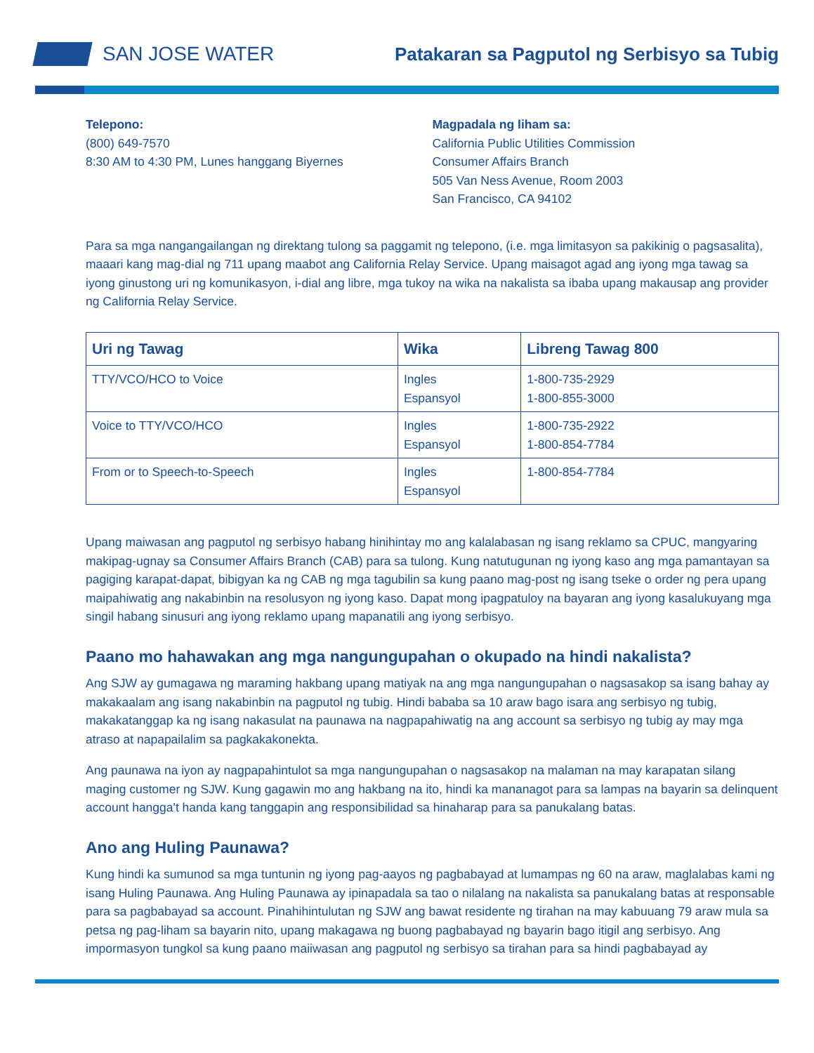SAN JOSE WATER
Patakaran sa Pagputol ng Serbisyo sa Tubig
Telepono:
(800) 649-7570
8:30 AM to 4:30 PM, Lunes hanggang Biyernes
Magpadala ng liham sa:
California Public Utilities Commission
Consumer Affairs Branch
505 Van Ness Avenue, Room 2003
San Francisco, CA 94102
Para sa mga nangangailangan ng direktang tulong sa paggamit ng telepono, (i.e. mga limitasyon sa pakikinig o pagsasalita), maaari kang mag-dial ng 711 upang maabot ang California Relay Service. Upang maisagot agad ang iyong mga tawag sa iyong ginustong uri ng komunikasyon, i-dial ang libre, mga tukoy na wika na nakalista sa ibaba upang makausap ang provider ng California Relay Service.
| Uri ng Tawag | Wika | Libreng Tawag 800 |
| --- | --- | --- |
| TTY/VCO/HCO to Voice | Ingles Espansyol | 1-800-735-2929 1-800-855-3000 |
| Voice to TTY/VCO/HCO | Ingles Espansyol | 1-800-735-2922 1-800-854-7784 |
| From or to Speech-to-Speech | Ingles Espansyol | 1-800-854-7784 |
Upang maiwasan ang pagputol ng serbisyo habang hinihintay mo ang kalalabasan ng isang reklamo sa CPUC, mangyaring makipag-ugnay sa Consumer Affairs Branch (CAB) para sa tulong. Kung natutugunan ng iyong kaso ang mga pamantayan sa pagiging karapat-dapat, bibigyan ka ng CAB ng mga tagubilin sa kung paano mag-post ng isang tseke o order ng pera upang maipahiwatig ang nakabinbin na resolusyon ng iyong kaso. Dapat mong ipagpatuloy na bayaran ang iyong kasalukuyang mga singil habang sinusuri ang iyong reklamo upang mapanatili ang iyong serbisyo.
Paano mo hahawakan ang mga nangungupahan o okupado na hindi nakalista?
Ang SJW ay gumagawa ng maraming hakbang upang matiyak na ang mga nangungupahan o nagsasakop sa isang bahay ay makakaalam ang isang nakabinbin na pagputol ng tubig. Hindi bababa sa 10 araw bago isara ang serbisyo ng tubig, makakatanggap ka ng isang nakasulat na paunawa na nagpapahiwatig na ang account sa serbisyo ng tubig ay may mga atraso at napapailalim sa pagkakakonekta.
Ang paunawa na iyon ay nagpapahintulot sa mga nangungupahan o nagsasakop na malaman na may karapatan silang maging customer ng SJW. Kung gagawin mo ang hakbang na ito, hindi ka mananagot para sa lampas na bayarin sa delinquent account hangga't handa kang tanggapin ang responsibilidad sa hinaharap para sa panukalang batas.
Ano ang Huling Paunawa?
Kung hindi ka sumunod sa mga tuntunin ng iyong pag-aayos ng pagbabayad at lumampas ng 60 na araw, maglalabas kami ng isang Huling Paunawa. Ang Huling Paunawa ay ipinapadala sa tao o nilalang na nakalista sa panukalang batas at responsable para sa pagbabayad sa account. Pinahihintulutan ng SJW ang bawat residente ng tirahan na may kabuuang 79 araw mula sa petsa ng pag-liham sa bayarin nito, upang makagawa ng buong pagbabayad ng bayarin bago itigil ang serbisyo. Ang impormasyon tungkol sa kung paano maiiwasan ang pagputol ng serbisyo sa tirahan para sa hindi pagbabayad ay